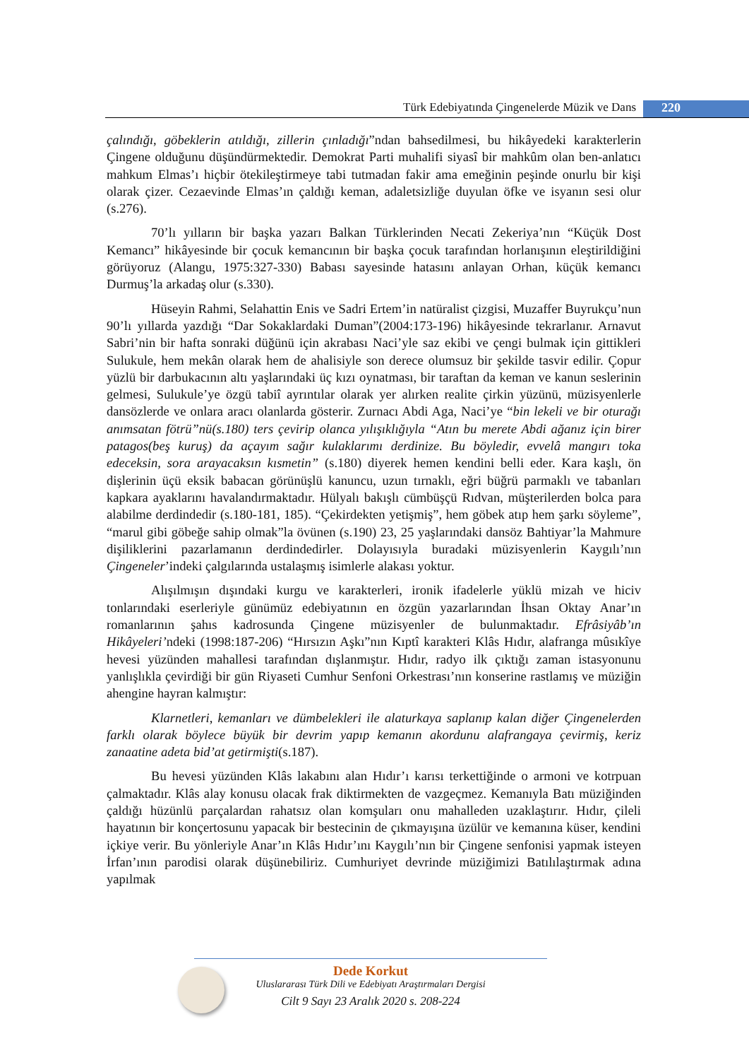Türk Edebiyatında Çingenelerde Müzik ve Dans 220
çalındığı, göbeklerin atıldığı, zillerin çınladığı”ndan bahsedilmesi, bu hikâyedeki karakterlerin Çingene olduğunu düşündürmektedir. Demokrat Parti muhalifi siyasî bir mahkûm olan ben-anlatıcı mahkum Elmas’ı hiçbir ötekileştirmeye tabi tutmadan fakir ama emeğinin peşinde onurlu bir kişi olarak çizer. Cezaevinde Elmas’ın çaldığı keman, adaletsizliğe duyulan öfke ve isyanın sesi olur (s.276).
70’lı yılların bir başka yazarı Balkan Türklerinden Necati Zekeriya’nın “Küçük Dost Kemancı” hikâyesinde bir çocuk kemancının bir başka çocuk tarafından horlanışının eleştirildiğini görüyoruz (Alangu, 1975:327-330) Babası sayesinde hatasını anlayan Orhan, küçük kemancı Durmuş’la arkadaş olur (s.330).
Hüseyin Rahmi, Selahattin Enis ve Sadri Ertem’in natüralist çizgisi, Muzaffer Buyrukçu’nun 90’lı yıllarda yazdığı “Dar Sokaklardaki Duman”(2004:173-196) hikâyesinde tekrarlanır. Arnavut Sabri’nin bir hafta sonraki düğünü için akrabası Naci’yle saz ekibi ve çengi bulmak için gittikleri Sulukule, hem mekân olarak hem de ahalisiyle son derece olumsuz bir şekilde tasvir edilir. Çopur yüzlü bir darbukacının altı yaşlarındaki üç kızı oynatması, bir taraftan da keman ve kanun seslerinin gelmesi, Sulukule’ye özgü tabiî ayrıntılar olarak yer alırken realite çirkin yüzünü, müzisyenlerle dansözlerde ve onlara aracı olanlarda gösterir. Zurnacı Abdi Aga, Naci’ye “bin lekeli ve bir oturağı anımsatan fötrü”nü(s.180) ters çevirip olanca yılışıklığıyla “Atın bu merete Abdi ağanız için birer patagos(beş kuruş) da açayım sağır kulaklarımı derdinize. Bu böyledir, evvelâ mangırı toka edeceksin, sora arayacaksın kısmetin” (s.180) diyerek hemen kendini belli eder. Kara kaşlı, ön dişlerinin üçü eksik babacan görünüşlü kanuncu, uzun tırnaklı, eğri büğrü parmaklı ve tabanları kapkara ayaklarını havalandırmaktadır. Hülyalı bakışlı cümbüşçü Rıdvan, müşterilerden bolca para alabilme derdindedir (s.180-181, 185). “Çekirdekten yetişmiş”, hem göbek atıp hem şarkı söyleme”, “marul gibi göbeğe sahip olmak”la övünen (s.190) 23, 25 yaşlarındaki dansöz Bahtiyar’la Mahmure dişiliklerini pazarlamanın derdindedirler. Dolayısıyla buradaki müzisyenlerin Kaygılı’nın Çingeneler’indeki çalgılarında ustalaşmış isimlerle alakası yoktur.
Alışılmışın dışındaki kurgu ve karakterleri, ironik ifadelerle yüklü mizah ve hiciv tonlarındaki eserleriyle günümüz edebiyatının en özgün yazarlarından İhsan Oktay Anar’ın romanlarının şahıs kadrosunda Çingene müzisyenler de bulunmaktadır. Efrâsiyâb’ın Hikâyeleri’ndeki (1998:187-206) “Hırsızın Aşkı”nın Kıptî karakteri Klâs Hıdır, alafranga mûsıkîye hevesi yüzünden mahallesi tarafından dışlanmıştır. Hıdır, radyo ilk çıktığı zaman istasyonunu yanlışlıkla çevirdiği bir gün Riyaseti Cumhur Senfoni Orkestrası’nın konserine rastlamış ve müziğin ahengine hayran kalmıştır:
Klarnetleri, kemanları ve dümbelekleri ile alaturkaya saplanıp kalan diğer Çingenelerden farklı olarak böylece büyük bir devrim yapıp kemanın akordunu alafrangaya çevirmiş, keriz zanaatine adeta bid’at getirmişti(s.187).
Bu hevesi yüzünden Klâs lakabını alan Hıdır’ı karısı terkettiğinde o armoni ve kotrpuan çalmaktadır. Klâs alay konusu olacak frak diktirmekten de vazgeçmez. Kemanıyla Batı müziğinden çaldığı hüzünlü parçalardan rahatsız olan komşuları onu mahalleden uzaklaştırır. Hıdır, çileli hayatının bir konçertosunu yapacak bir bestecinin de çıkmayışına üzülür ve kemanına küser, kendini içkiye verir. Bu yönleriyle Anar’ın Klâs Hıdır’ını Kaygılı’nın bir Çingene senfonisi yapmak isteyen İrfan’ının parodisi olarak düşünebiliriz. Cumhuriyet devrinde müziğimizi Batılılaştırmak adına yapılmak
Dede Korkut
Uluslararası Türk Dili ve Edebiyatı Araştırmaları Dergisi
Cilt 9 Sayı 23 Aralık 2020 s. 208-224